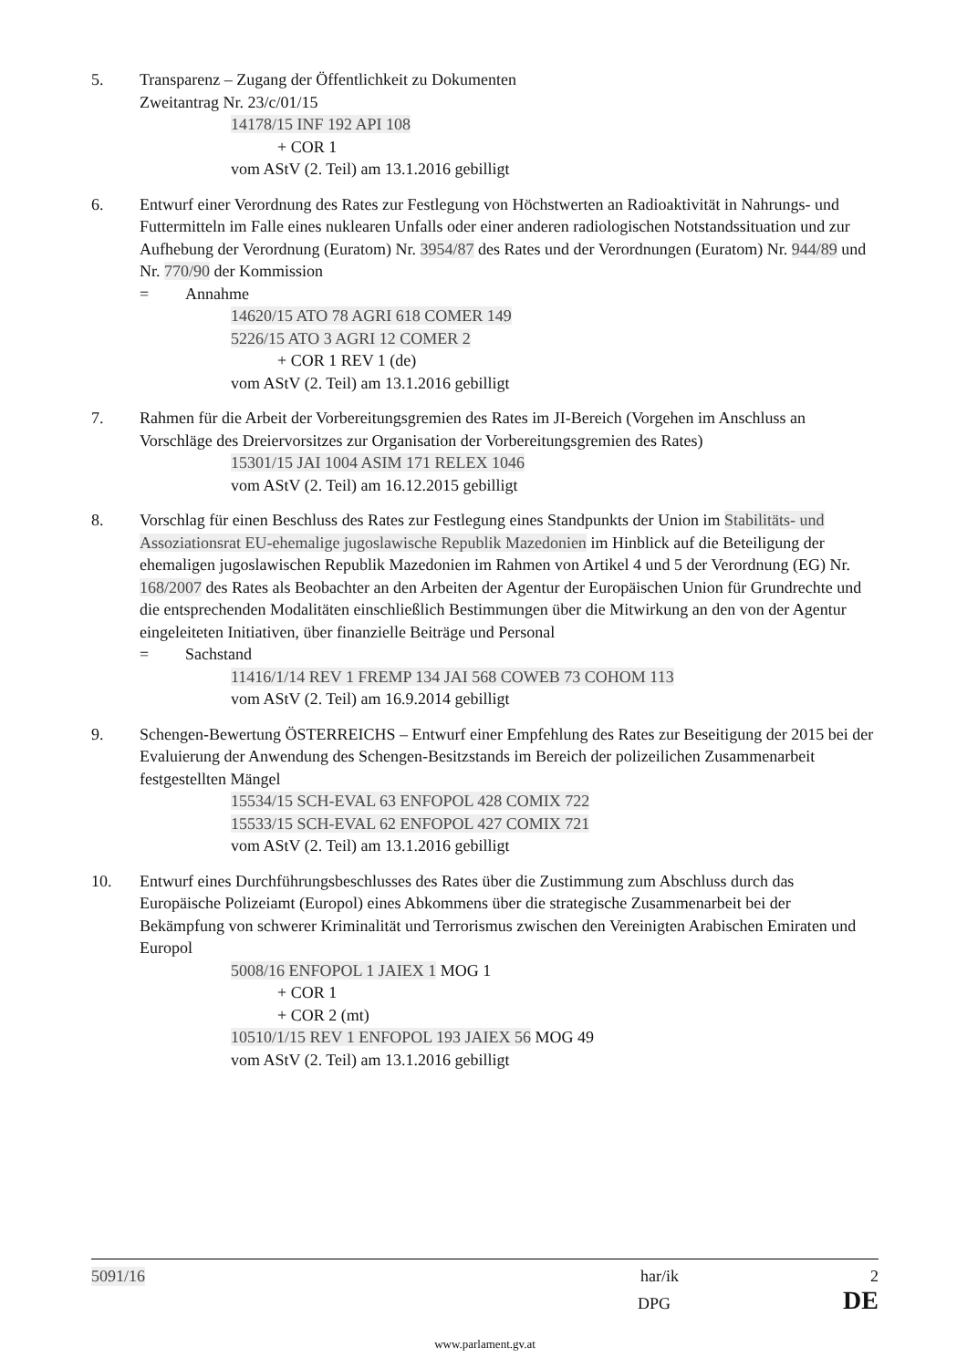5. Transparenz – Zugang der Öffentlichkeit zu Dokumenten
Zweitantrag Nr. 23/c/01/15
14178/15 INF 192 API 108
+ COR 1
vom AStV (2. Teil) am 13.1.2016 gebilligt
6. Entwurf einer Verordnung des Rates zur Festlegung von Höchstwerten an Radioaktivität in Nahrungs- und Futtermitteln im Falle eines nuklearen Unfalls oder einer anderen radiologischen Notstandssituation und zur Aufhebung der Verordnung (Euratom) Nr. 3954/87 des Rates und der Verordnungen (Euratom) Nr. 944/89 und Nr. 770/90 der Kommission
= Annahme
14620/15 ATO 78 AGRI 618 COMER 149
5226/15 ATO 3 AGRI 12 COMER 2
+ COR 1 REV 1 (de)
vom AStV (2. Teil) am 13.1.2016 gebilligt
7. Rahmen für die Arbeit der Vorbereitungsgremien des Rates im JI-Bereich (Vorgehen im Anschluss an Vorschläge des Dreiervorsitzes zur Organisation der Vorbereitungsgremien des Rates)
15301/15 JAI 1004 ASIM 171 RELEX 1046
vom AStV (2. Teil) am 16.12.2015 gebilligt
8. Vorschlag für einen Beschluss des Rates zur Festlegung eines Standpunkts der Union im Stabilitäts- und Assoziationsrat EU-ehemalige jugoslawische Republik Mazedonien im Hinblick auf die Beteiligung der ehemaligen jugoslawischen Republik Mazedonien im Rahmen von Artikel 4 und 5 der Verordnung (EG) Nr. 168/2007 des Rates als Beobachter an den Arbeiten der Agentur der Europäischen Union für Grundrechte und die entsprechenden Modalitäten einschließlich Bestimmungen über die Mitwirkung an den von der Agentur eingeleiteten Initiativen, über finanzielle Beiträge und Personal
= Sachstand
11416/1/14 REV 1 FREMP 134 JAI 568 COWEB 73 COHOM 113
vom AStV (2. Teil) am 16.9.2014 gebilligt
9. Schengen-Bewertung ÖSTERREICHS – Entwurf einer Empfehlung des Rates zur Beseitigung der 2015 bei der Evaluierung der Anwendung des Schengen-Besitzstands im Bereich der polizeilichen Zusammenarbeit festgestellten Mängel
15534/15 SCH-EVAL 63 ENFOPOL 428 COMIX 722
15533/15 SCH-EVAL 62 ENFOPOL 427 COMIX 721
vom AStV (2. Teil) am 13.1.2016 gebilligt
10. Entwurf eines Durchführungsbeschlusses des Rates über die Zustimmung zum Abschluss durch das Europäische Polizeiamt (Europol) eines Abkommens über die strategische Zusammenarbeit bei der Bekämpfung von schwerer Kriminalität und Terrorismus zwischen den Vereinigten Arabischen Emiraten und Europol
5008/16 ENFOPOL 1 JAIEX 1 MOG 1
+ COR 1
+ COR 2 (mt)
10510/1/15 REV 1 ENFOPOL 193 JAIEX 56 MOG 49
vom AStV (2. Teil) am 13.1.2016 gebilligt
5091/16 har/ik 2
DPG DE
www.parlament.gv.at